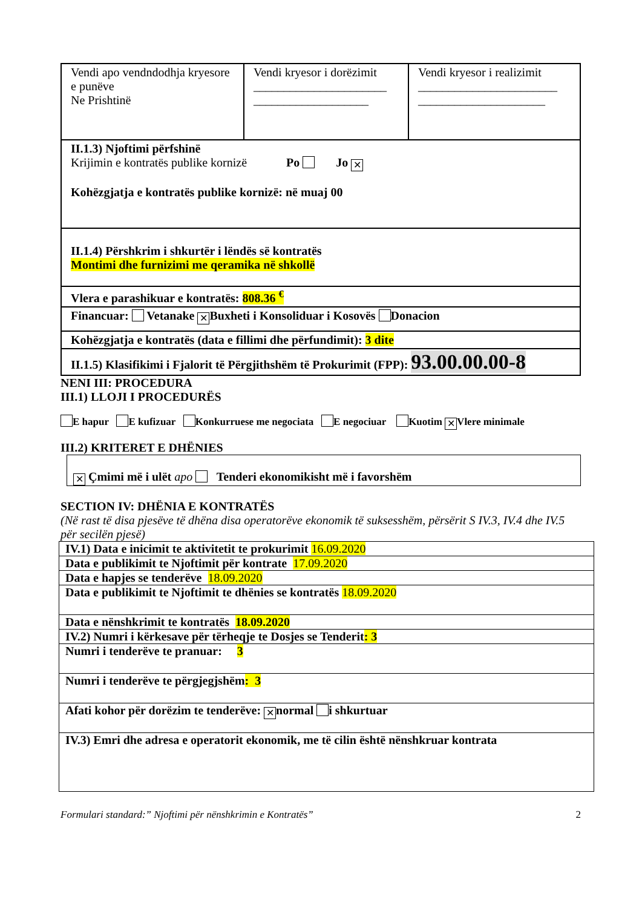| Vendi apo vendndodhja kryesore e punëve Ne Prishtinë | Vendi kryesor i dorëzimit ______________________ ___________________ | Vendi kryesor i realizimit _______________________ _____________________ |
| II.1.3) Njoftimi përfshinë Krijimin e kontratës publike kornizë Po Jo ✕ Kohëzgjatja e kontratës publike kornizë: në muaj 00 | | |
| II.1.4) Përshkrim i shkurtër i lëndës së kontratës Montimi dhe furnizimi me qeramika në shkollë | | |
| Vlera e parashikuar e kontratës: 808.36 <sup>€</sup> | | |
| Financuar: Vetanake ✕ Buxheti i Konsoliduar i Kosovës Donacion | | |
| Kohëzgjatja e kontratës (data e fillimi dhe përfundimit): 3 dite | | |
| II.1.5) Klasifikimi i Fjalorit të Përgjithshëm të Prokurimit (FPP): 93.00.00.00-8 | | |
NENI III: PROCEDURA
III.1) LLOJI I PROCEDURËS
E hapur E kufizuar Konkurruese me negociata E negociuar Kuotim ✕ Vlere minimale
III.2) KRITERET E DHËNIES
✕ Çmimi më i ulët apo Tenderi ekonomikisht më i favorshëm
SECTION IV: DHËNIA E KONTRATËS
(Në rast të disa pjesëve të dhëna disa operatorëve ekonomik të suksesshëm, përsërit S IV.3, IV.4 dhe IV.5 për secilën pjesë)
| IV.1) Data e inicimit te aktivitetit te prokurimit 16.09.2020 |
| Data e publikimit te Njoftimit për kontrate 17.09.2020 |
| Data e hapjes se tenderëve 18.09.2020 |
| Data e publikimit te Njoftimit te dhënies se kontratës 18.09.2020 |
| Data e nënshkrimit te kontratës 18.09.2020 |
| IV.2) Numri i kërkesave për tërheqje te Dosjes se Tenderit : 3 |
| Numri i tenderëve te pranuar: 3 |
| Numri i tenderëve te përgjegjshëm : 3 |
| Afati kohor për dorëzim te tenderëve: ✕ normal i shkurtuar |
| IV.3) Emri dhe adresa e operatorit ekonomik, me të cilin është nënshkruar kontrata |
Formulari standard:” Njoftimi për nënshkrimin e Kontratës” 2